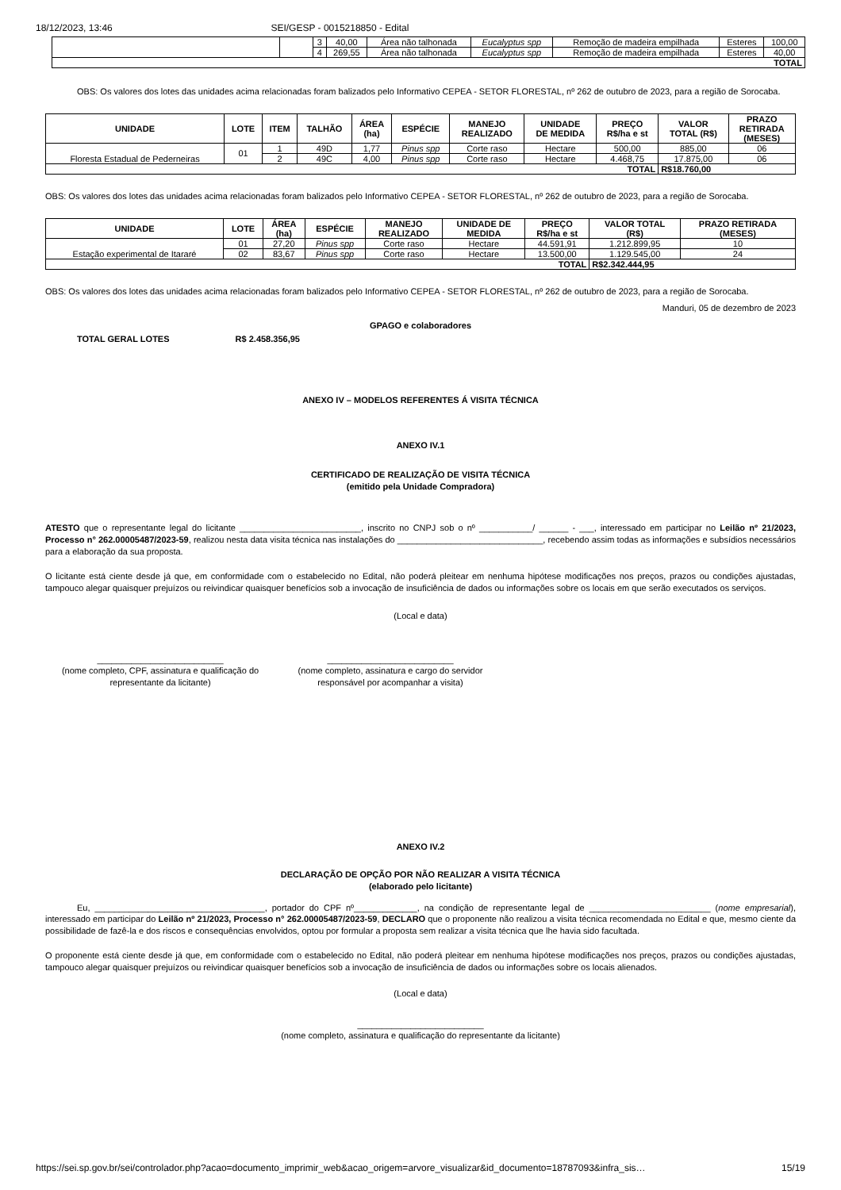18/12/2023, 13:46 SEI/GESP - 0015218850 - Edital
| | | 3 | 40,00 | Área não talhonada | Eucalyptus spp | Remoção de madeira empilhada | Esteres | 100,00 |
| | | 4 | 269,55 | Área não talhonada | Eucalyptus spp | Remoção de madeira empilhada | Esteres | 40,00 |
| TOTAL | | | | | | | | |
OBS: Os valores dos lotes das unidades acima relacionadas foram balizados pelo Informativo CEPEA - SETOR FLORESTAL, nº 262 de outubro de 2023, para a região de Sorocaba.
| UNIDADE | LOTE | ITEM | TALHÃO | ÁREA (ha) | ESPÉCIE | MANEJO REALIZADO | UNIDADE DE MEDIDA | PREÇO R$/ha e st | VALOR TOTAL (R$) | PRAZO RETIRADA (MESES) |
| --- | --- | --- | --- | --- | --- | --- | --- | --- | --- | --- |
| Floresta Estadual de Pederneiras | 01 | 1 | 49D | 1,77 | Pinus spp | Corte raso | Hectare | 500,00 | 885,00 | 06 |
| | | 2 | 49C | 4,00 | Pinus spp | Corte raso | Hectare | 4.468,75 | 17.875,00 | 06 |
| TOTAL | | | | | | | | | R$18.760,00 | |
OBS: Os valores dos lotes das unidades acima relacionadas foram balizados pelo Informativo CEPEA - SETOR FLORESTAL, nº 262 de outubro de 2023, para a região de Sorocaba.
| UNIDADE | LOTE | ÁREA (ha) | ESPÉCIE | MANEJO REALIZADO | UNIDADE DE MEDIDA | PREÇO R$/ha e st | VALOR TOTAL (R$) | PRAZO RETIRADA (MESES) |
| --- | --- | --- | --- | --- | --- | --- | --- | --- |
| Estação experimental de Itararé | 01 | 27,20 | Pinus spp | Corte raso | Hectare | 44.591,91 | 1.212.899,95 | 10 |
| | 02 | 83,67 | Pinus spp | Corte raso | Hectare | 13.500,00 | 1.129.545,00 | 24 |
| TOTAL | | | | | | | R$2.342.444,95 | |
OBS: Os valores dos lotes das unidades acima relacionadas foram balizados pelo Informativo CEPEA - SETOR FLORESTAL, nº 262 de outubro de 2023, para a região de Sorocaba.
Manduri, 05 de dezembro de 2023
GPAGO e colaboradores
TOTAL GERAL LOTES R$ 2.458.356,95
ANEXO IV – MODELOS REFERENTES Á VISITA TÉCNICA
ANEXO IV.1
CERTIFICADO DE REALIZAÇÃO DE VISITA TÉCNICA
(emitido pela Unidade Compradora)
ATESTO que o representante legal do licitante _________________________, inscrito no CNPJ sob o nº ___________/ ______ - ___, interessado em participar no Leilão nº 21/2023, Processo n° 262.00005487/2023-59, realizou nesta data visita técnica nas instalações do ______________________________, recebendo assim todas as informações e subsídios necessários para a elaboração da sua proposta.
O licitante está ciente desde já que, em conformidade com o estabelecido no Edital, não poderá pleitear em nenhuma hipótese modificações nos preços, prazos ou condições ajustadas, tampouco alegar quaisquer prejuízos ou reivindicar quaisquer benefícios sob a invocação de insuficiência de dados ou informações sobre os locais em que serão executados os serviços.
(Local e data)
__________________________
(nome completo, CPF, assinatura e qualificação do representante da licitante)
__________________________
(nome completo, assinatura e cargo do servidor responsável por acompanhar a visita)
ANEXO IV.2
DECLARAÇÃO DE OPÇÃO POR NÃO REALIZAR A VISITA TÉCNICA
(elaborado pelo licitante)
Eu, ___________________________________, portador do CPF nº_____________, na condição de representante legal de _________________________ (nome empresarial), interessado em participar do Leilão nº 21/2023, Processo n° 262.00005487/2023-59, DECLARO que o proponente não realizou a visita técnica recomendada no Edital e que, mesmo ciente da possibilidade de fazê-la e dos riscos e consequências envolvidos, optou por formular a proposta sem realizar a visita técnica que lhe havia sido facultada.
O proponente está ciente desde já que, em conformidade com o estabelecido no Edital, não poderá pleitear em nenhuma hipótese modificações nos preços, prazos ou condições ajustadas, tampouco alegar quaisquer prejuízos ou reivindicar quaisquer benefícios sob a invocação de insuficiência de dados ou informações sobre os locais alienados.
(Local e data)
__________________________
(nome completo, assinatura e qualificação do representante da licitante)
https://sei.sp.gov.br/sei/controlador.php?acao=documento_imprimir_web&acao_origem=arvore_visualizar&id_documento=18787093&infra_sis… 15/19